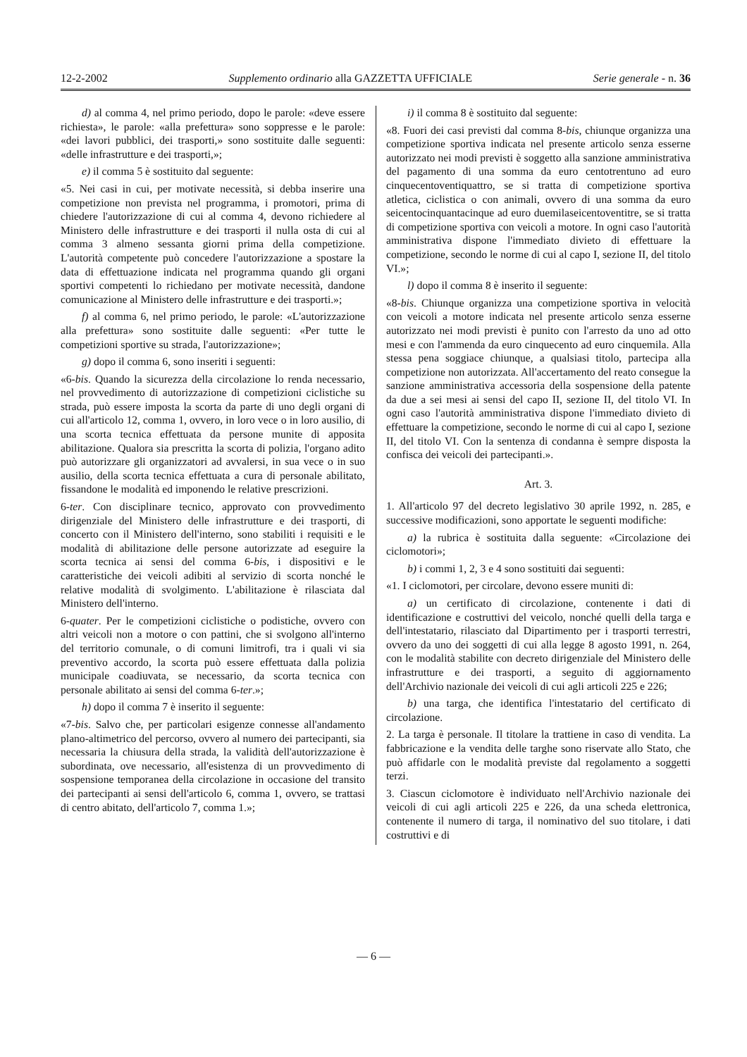12-2-2002 Supplemento ordinario alla GAZZETTA UFFICIALE Serie generale - n. 36
d) al comma 4, nel primo periodo, dopo le parole: «deve essere richiesta», le parole: «alla prefettura» sono soppresse e le parole: «dei lavori pubblici, dei trasporti,» sono sostituite dalle seguenti: «delle infrastrutture e dei trasporti,»;
e) il comma 5 è sostituito dal seguente:
«5. Nei casi in cui, per motivate necessità, si debba inserire una competizione non prevista nel programma, i promotori, prima di chiedere l'autorizzazione di cui al comma 4, devono richiedere al Ministero delle infrastrutture e dei trasporti il nulla osta di cui al comma 3 almeno sessanta giorni prima della competizione. L'autorità competente può concedere l'autorizzazione a spostare la data di effettuazione indicata nel programma quando gli organi sportivi competenti lo richiedano per motivate necessità, dandone comunicazione al Ministero delle infrastrutture e dei trasporti.»;
f) al comma 6, nel primo periodo, le parole: «L'autorizzazione alla prefettura» sono sostituite dalle seguenti: «Per tutte le competizioni sportive su strada, l'autorizzazione»;
g) dopo il comma 6, sono inseriti i seguenti:
«6-bis. Quando la sicurezza della circolazione lo renda necessario, nel provvedimento di autorizzazione di competizioni ciclistiche su strada, può essere imposta la scorta da parte di uno degli organi di cui all'articolo 12, comma 1, ovvero, in loro vece o in loro ausilio, di una scorta tecnica effettuata da persone munite di apposita abilitazione. Qualora sia prescritta la scorta di polizia, l'organo adito può autorizzare gli organizzatori ad avvalersi, in sua vece o in suo ausilio, della scorta tecnica effettuata a cura di personale abilitato, fissandone le modalità ed imponendo le relative prescrizioni.
6-ter. Con disciplinare tecnico, approvato con provvedimento dirigenziale del Ministero delle infrastrutture e dei trasporti, di concerto con il Ministero dell'interno, sono stabiliti i requisiti e le modalità di abilitazione delle persone autorizzate ad eseguire la scorta tecnica ai sensi del comma 6-bis, i dispositivi e le caratteristiche dei veicoli adibiti al servizio di scorta nonché le relative modalità di svolgimento. L'abilitazione è rilasciata dal Ministero dell'interno.
6-quater. Per le competizioni ciclistiche o podistiche, ovvero con altri veicoli non a motore o con pattini, che si svolgono all'interno del territorio comunale, o di comuni limitrofi, tra i quali vi sia preventivo accordo, la scorta può essere effettuata dalla polizia municipale coadiuvata, se necessario, da scorta tecnica con personale abilitato ai sensi del comma 6-ter.»;
h) dopo il comma 7 è inserito il seguente:
«7-bis. Salvo che, per particolari esigenze connesse all'andamento plano-altimetrico del percorso, ovvero al numero dei partecipanti, sia necessaria la chiusura della strada, la validità dell'autorizzazione è subordinata, ove necessario, all'esistenza di un provvedimento di sospensione temporanea della circolazione in occasione del transito dei partecipanti ai sensi dell'articolo 6, comma 1, ovvero, se trattasi di centro abitato, dell'articolo 7, comma 1.»;
i) il comma 8 è sostituito dal seguente:
«8. Fuori dei casi previsti dal comma 8-bis, chiunque organizza una competizione sportiva indicata nel presente articolo senza esserne autorizzato nei modi previsti è soggetto alla sanzione amministrativa del pagamento di una somma da euro centotrentuno ad euro cinquecentoventiquattro, se si tratta di competizione sportiva atletica, ciclistica o con animali, ovvero di una somma da euro seicentocinquantacinque ad euro duemilaseicentoventitre, se si tratta di competizione sportiva con veicoli a motore. In ogni caso l'autorità amministrativa dispone l'immediato divieto di effettuare la competizione, secondo le norme di cui al capo I, sezione II, del titolo VI.»;
l) dopo il comma 8 è inserito il seguente:
«8-bis. Chiunque organizza una competizione sportiva in velocità con veicoli a motore indicata nel presente articolo senza esserne autorizzato nei modi previsti è punito con l'arresto da uno ad otto mesi e con l'ammenda da euro cinquecento ad euro cinquemila. Alla stessa pena soggiace chiunque, a qualsiasi titolo, partecipa alla competizione non autorizzata. All'accertamento del reato consegue la sanzione amministrativa accessoria della sospensione della patente da due a sei mesi ai sensi del capo II, sezione II, del titolo VI. In ogni caso l'autorità amministrativa dispone l'immediato divieto di effettuare la competizione, secondo le norme di cui al capo I, sezione II, del titolo VI. Con la sentenza di condanna è sempre disposta la confisca dei veicoli dei partecipanti.».
Art. 3.
1. All'articolo 97 del decreto legislativo 30 aprile 1992, n. 285, e successive modificazioni, sono apportate le seguenti modifiche:
a) la rubrica è sostituita dalla seguente: «Circolazione dei ciclomotori»;
b) i commi 1, 2, 3 e 4 sono sostituiti dai seguenti:
«1. I ciclomotori, per circolare, devono essere muniti di:
a) un certificato di circolazione, contenente i dati di identificazione e costruttivi del veicolo, nonché quelli della targa e dell'intestatario, rilasciato dal Dipartimento per i trasporti terrestri, ovvero da uno dei soggetti di cui alla legge 8 agosto 1991, n. 264, con le modalità stabilite con decreto dirigenziale del Ministero delle infrastrutture e dei trasporti, a seguito di aggiornamento dell'Archivio nazionale dei veicoli di cui agli articoli 225 e 226;
b) una targa, che identifica l'intestatario del certificato di circolazione.
2. La targa è personale. Il titolare la trattiene in caso di vendita. La fabbricazione e la vendita delle targhe sono riservate allo Stato, che può affidarle con le modalità previste dal regolamento a soggetti terzi.
3. Ciascun ciclomotore è individuato nell'Archivio nazionale dei veicoli di cui agli articoli 225 e 226, da una scheda elettronica, contenente il numero di targa, il nominativo del suo titolare, i dati costruttivi e di
— 6 —